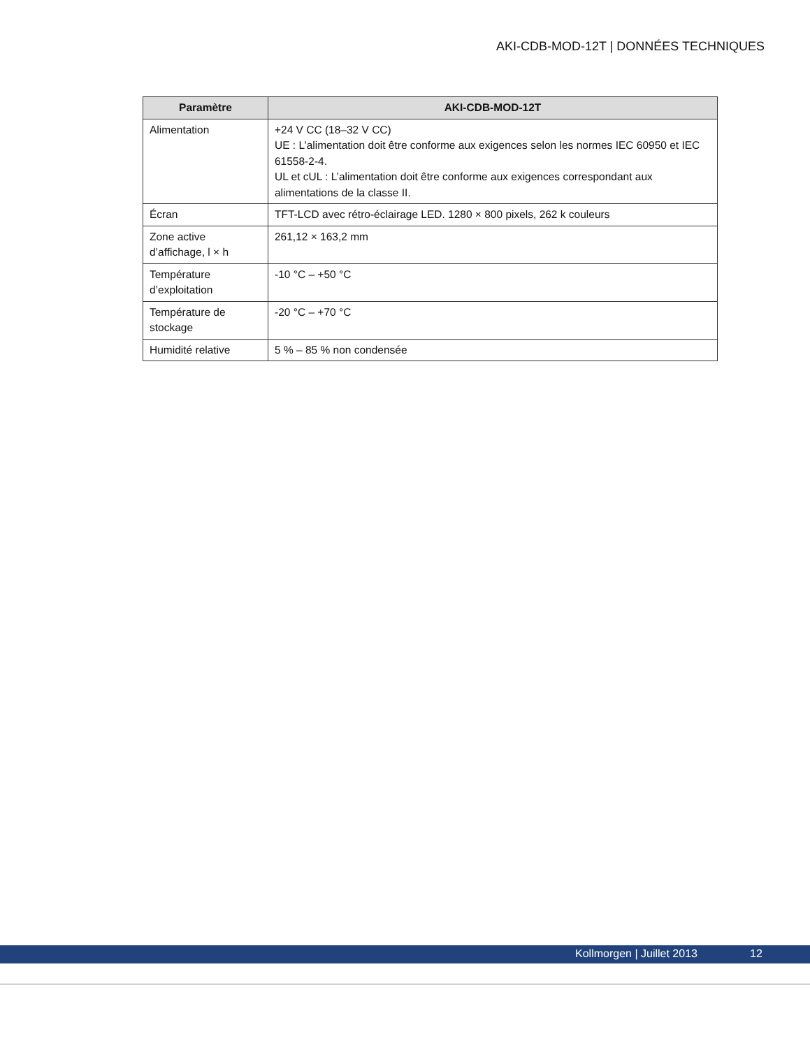AKI-CDB-MOD-12T | DONNÉES TECHNIQUES
| Paramètre | AKI-CDB-MOD-12T |
| --- | --- |
| Alimentation | +24 V CC (18–32 V CC) UE : L’alimentation doit être conforme aux exigences selon les normes IEC 60950 et IEC 61558-2-4. UL et cUL : L’alimentation doit être conforme aux exigences correspondant aux alimentations de la classe II. |
| Écran | TFT-LCD avec rétro-éclairage LED. 1280 × 800 pixels, 262 k couleurs |
| Zone active d’affichage, l × h | 261,12 × 163,2 mm |
| Température d’exploitation | -10 °C – +50 °C |
| Température de stockage | -20 °C – +70 °C |
| Humidité relative | 5 % – 85 % non condensée |
Kollmorgen | Juillet 2013 12